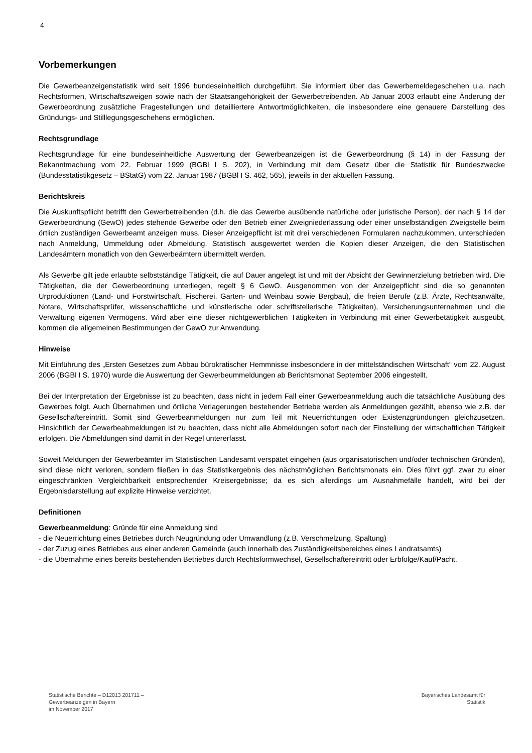4
Vorbemerkungen
Die Gewerbeanzeigenstatistik wird seit 1996 bundeseinheitlich durchgeführt. Sie informiert über das Gewerbemeldegeschehen u.a. nach Rechtsformen, Wirtschaftszweigen sowie nach der Staatsangehörigkeit der Gewerbetreibenden. Ab Januar 2003 erlaubt eine Änderung der Gewerbeordnung zusätzliche Fragestellungen und detailliertere Antwortmöglichkeiten, die insbesondere eine genauere Darstellung des Gründungs- und Stilllegungsgeschehens ermöglichen.
Rechtsgrundlage
Rechtsgrundlage für eine bundeseinheitliche Auswertung der Gewerbeanzeigen ist die Gewerbeordnung (§ 14) in der Fassung der Bekanntmachung vom 22. Februar 1999 (BGBl I S. 202), in Verbindung mit dem Gesetz über die Statistik für Bundeszwecke (Bundesstatistikgesetz – BStatG) vom 22. Januar 1987 (BGBl I S. 462, 565), jeweils in der aktuellen Fassung.
Berichtskreis
Die Auskunftspflicht betrifft den Gewerbetreibenden (d.h. die das Gewerbe ausübende natürliche oder juristische Person), der nach § 14 der Gewerbeordnung (GewO) jedes stehende Gewerbe oder den Betrieb einer Zweigniederlassung oder einer unselbständigen Zweigstelle beim örtlich zuständigen Gewerbeamt anzeigen muss. Dieser Anzeigepflicht ist mit drei verschiedenen Formularen nachzukommen, unterschieden nach Anmeldung, Ummeldung oder Abmeldung. Statistisch ausgewertet werden die Kopien dieser Anzeigen, die den Statistischen Landesämtern monatlich von den Gewerbeämtern übermittelt werden.
Als Gewerbe gilt jede erlaubte selbstständige Tätigkeit, die auf Dauer angelegt ist und mit der Absicht der Gewinnerzielung betrieben wird. Die Tätigkeiten, die der Gewerbeordnung unterliegen, regelt § 6 GewO. Ausgenommen von der Anzeigepflicht sind die so genannten Urproduktionen (Land- und Forstwirtschaft, Fischerei, Garten- und Weinbau sowie Bergbau), die freien Berufe (z.B. Ärzte, Rechtsanwälte, Notare, Wirtschaftsprüfer, wissenschaftliche und künstlerische oder schriftstellerische Tätigkeiten), Versicherungsunternehmen und die Verwaltung eigenen Vermögens. Wird aber eine dieser nichtgewerblichen Tätigkeiten in Verbindung mit einer Gewerbetätigkeit ausgeübt, kommen die allgemeinen Bestimmungen der GewO zur Anwendung.
Hinweise
Mit Einführung des „Ersten Gesetzes zum Abbau bürokratischer Hemmnisse insbesondere in der mittelständischen Wirtschaft“ vom 22. August 2006 (BGBl I S. 1970) wurde die Auswertung der Gewerbeummeldungen ab Berichtsmonat September 2006 eingestellt.
Bei der Interpretation der Ergebnisse ist zu beachten, dass nicht in jedem Fall einer Gewerbeanmeldung auch die tatsächliche Ausübung des Gewerbes folgt. Auch Übernahmen und örtliche Verlagerungen bestehender Betriebe werden als Anmeldungen gezählt, ebenso wie z.B. der Gesellschaftereintritt. Somit sind Gewerbeanmeldungen nur zum Teil mit Neuerrichtungen oder Existenzgründungen gleichzusetzen. Hinsichtlich der Gewerbeabmeldungen ist zu beachten, dass nicht alle Abmeldungen sofort nach der Einstellung der wirtschaftlichen Tätigkeit erfolgen. Die Abmeldungen sind damit in der Regel untererfasst.
Soweit Meldungen der Gewerbeämter im Statistischen Landesamt verspätet eingehen (aus organisatorischen und/oder technischen Gründen), sind diese nicht verloren, sondern fließen in das Statistikergebnis des nächstmöglichen Berichtsmonats ein. Dies führt ggf. zwar zu einer eingeschränkten Vergleichbarkeit entsprechender Kreisergebnisse; da es sich allerdings um Ausnahmefälle handelt, wird bei der Ergebnisdarstellung auf explizite Hinweise verzichtet.
Definitionen
Gewerbeanmeldung: Gründe für eine Anmeldung sind
- die Neuerrichtung eines Betriebes durch Neugründung oder Umwandlung (z.B. Verschmelzung, Spaltung)
- der Zuzug eines Betriebes aus einer anderen Gemeinde (auch innerhalb des Zuständigkeitsbereiches eines Landratsamts)
- die Übernahme eines bereits bestehenden Betriebes durch Rechtsformwechsel, Gesellschaftereintritt oder Erbfolge/Kauf/Pacht.
Statistische Berichte – D12013 201711 –
Gewerbeanzeigen in Bayern
im November 2017
Bayerisches Landesamt für
Statistik